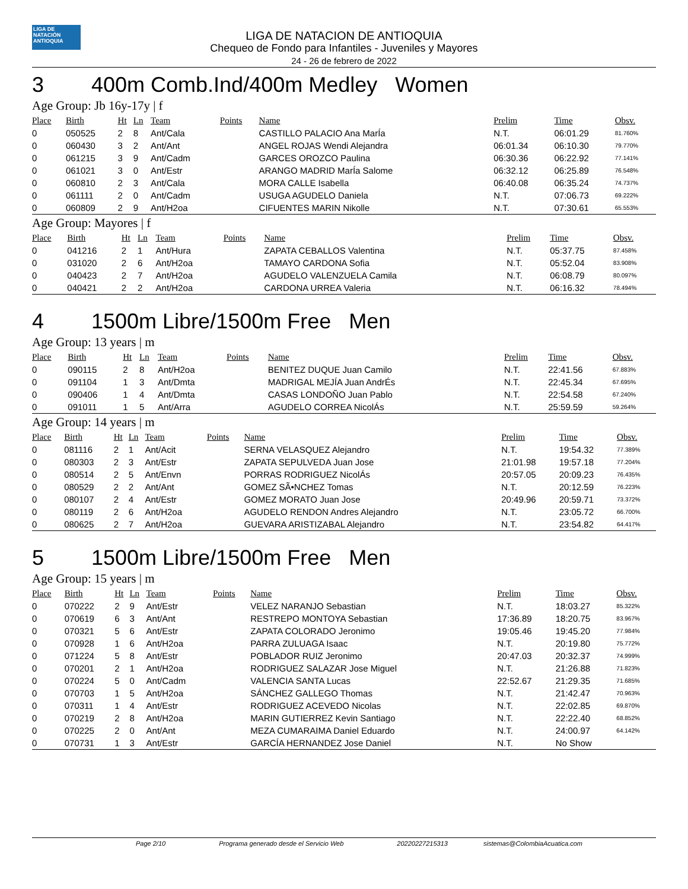LIGA DE NATACIÓN ANTIOQUIA
LIGA DE NATACION DE ANTIOQUIA
Chequeo de Fondo para Infantiles - Juveniles y Mayores
24 - 26 de febrero de 2022
3 400m Comb.Ind/400m Medley Women
Age Group: Jb 16y-17y | f
| Place | Birth | Ht | Ln | Team | Points | Name | Prelim | Time | Obsv. |
| --- | --- | --- | --- | --- | --- | --- | --- | --- | --- |
| 0 | 050525 | 2 | 8 | Ant/Cala | | CASTILLO PALACIO Ana MarÍa | N.T. | 06:01.29 | 81.760% |
| 0 | 060430 | 3 | 2 | Ant/Ant | | ANGEL ROJAS Wendi Alejandra | 06:01.34 | 06:10.30 | 79.770% |
| 0 | 061215 | 3 | 9 | Ant/Cadm | | GARCES OROZCO Paulina | 06:30.36 | 06:22.92 | 77.141% |
| 0 | 061021 | 3 | 0 | Ant/Estr | | ARANGO MADRID MarÍa Salome | 06:32.12 | 06:25.89 | 76.548% |
| 0 | 060810 | 2 | 3 | Ant/Cala | | MORA CALLE Isabella | 06:40.08 | 06:35.24 | 74.737% |
| 0 | 061111 | 2 | 0 | Ant/Cadm | | USUGA AGUDELO Daniela | N.T. | 07:06.73 | 69.222% |
| 0 | 060809 | 2 | 9 | Ant/H2oa | | CIFUENTES MARIN Nikolle | N.T. | 07:30.61 | 65.553% |
Age Group: Mayores | f
| Place | Birth | Ht | Ln | Team | Points | Name | Prelim | Time | Obsv. |
| --- | --- | --- | --- | --- | --- | --- | --- | --- | --- |
| 0 | 041216 | 2 | 1 | Ant/Hura | | ZAPATA CEBALLOS Valentina | N.T. | 05:37.75 | 87.458% |
| 0 | 031020 | 2 | 6 | Ant/H2oa | | TAMAYO CARDONA Sofia | N.T. | 05:52.04 | 83.908% |
| 0 | 040423 | 2 | 7 | Ant/H2oa | | AGUDELO VALENZUELA Camila | N.T. | 06:08.79 | 80.097% |
| 0 | 040421 | 2 | 2 | Ant/H2oa | | CARDONA URREA Valeria | N.T. | 06:16.32 | 78.494% |
4 1500m Libre/1500m Free Men
Age Group: 13 years | m
| Place | Birth | Ht | Ln | Team | Points | Name | Prelim | Time | Obsv. |
| --- | --- | --- | --- | --- | --- | --- | --- | --- | --- |
| 0 | 090115 | 2 | 8 | Ant/H2oa | | BENITEZ DUQUE Juan Camilo | N.T. | 22:41.56 | 67.883% |
| 0 | 091104 | 1 | 3 | Ant/Dmta | | MADRIGAL MEJÍA Juan AndrÉs | N.T. | 22:45.34 | 67.695% |
| 0 | 090406 | 1 | 4 | Ant/Dmta | | CASAS LONDOÑO Juan Pablo | N.T. | 22:54.58 | 67.240% |
| 0 | 091011 | 1 | 5 | Ant/Arra | | AGUDELO CORREA NicolÁs | N.T. | 25:59.59 | 59.264% |
Age Group: 14 years | m
| Place | Birth | Ht | Ln | Team | Points | Name | Prelim | Time | Obsv. |
| --- | --- | --- | --- | --- | --- | --- | --- | --- | --- |
| 0 | 081116 | 2 | 1 | Ant/Acit | | SERNA VELASQUEZ Alejandro | N.T. | 19:54.32 | 77.389% |
| 0 | 080303 | 2 | 3 | Ant/Estr | | ZAPATA SEPULVEDA Juan Jose | 21:01.98 | 19:57.18 | 77.204% |
| 0 | 080514 | 2 | 5 | Ant/Envn | | PORRAS RODRIGUEZ NicolÁs | 20:57.05 | 20:09.23 | 76.435% |
| 0 | 080529 | 2 | 2 | Ant/Ant | | GOMEZ SÃ•NCHEZ Tomas | N.T. | 20:12.59 | 76.223% |
| 0 | 080107 | 2 | 4 | Ant/Estr | | GOMEZ MORATO Juan Jose | 20:49.96 | 20:59.71 | 73.372% |
| 0 | 080119 | 2 | 6 | Ant/H2oa | | AGUDELO RENDON Andres Alejandro | N.T. | 23:05.72 | 66.700% |
| 0 | 080625 | 2 | 7 | Ant/H2oa | | GUEVARA ARISTIZABAL Alejandro | N.T. | 23:54.82 | 64.417% |
5 1500m Libre/1500m Free Men
Age Group: 15 years | m
| Place | Birth | Ht | Ln | Team | Points | Name | Prelim | Time | Obsv. |
| --- | --- | --- | --- | --- | --- | --- | --- | --- | --- |
| 0 | 070222 | 2 | 9 | Ant/Estr | | VELEZ NARANJO Sebastian | N.T. | 18:03.27 | 85.322% |
| 0 | 070619 | 6 | 3 | Ant/Ant | | RESTREPO MONTOYA Sebastian | 17:36.89 | 18:20.75 | 83.967% |
| 0 | 070321 | 5 | 6 | Ant/Estr | | ZAPATA COLORADO Jeronimo | 19:05.46 | 19:45.20 | 77.984% |
| 0 | 070928 | 1 | 6 | Ant/H2oa | | PARRA ZULUAGA Isaac | N.T. | 20:19.80 | 75.772% |
| 0 | 071224 | 5 | 8 | Ant/Estr | | POBLADOR RUIZ Jeronimo | 20:47.03 | 20:32.37 | 74.999% |
| 0 | 070201 | 2 | 1 | Ant/H2oa | | RODRIGUEZ SALAZAR Jose Miguel | N.T. | 21:26.88 | 71.823% |
| 0 | 070224 | 5 | 0 | Ant/Cadm | | VALENCIA SANTA Lucas | 22:52.67 | 21:29.35 | 71.685% |
| 0 | 070703 | 1 | 5 | Ant/H2oa | | SÁNCHEZ GALLEGO Thomas | N.T. | 21:42.47 | 70.963% |
| 0 | 070311 | 1 | 4 | Ant/Estr | | RODRIGUEZ ACEVEDO Nicolas | N.T. | 22:02.85 | 69.870% |
| 0 | 070219 | 2 | 8 | Ant/H2oa | | MARIN GUTIERREZ Kevin Santiago | N.T. | 22:22.40 | 68.852% |
| 0 | 070225 | 2 | 0 | Ant/Ant | | MEZA CUMARAIMA Daniel Eduardo | N.T. | 24:00.97 | 64.142% |
| 0 | 070731 | 1 | 3 | Ant/Estr | | GARCÍA HERNANDEZ Jose Daniel | N.T. | No Show | |
Page 2/10 Programa generado desde el Servicio Web 20220227215313 sistemas@ColombiaAcuatica.com